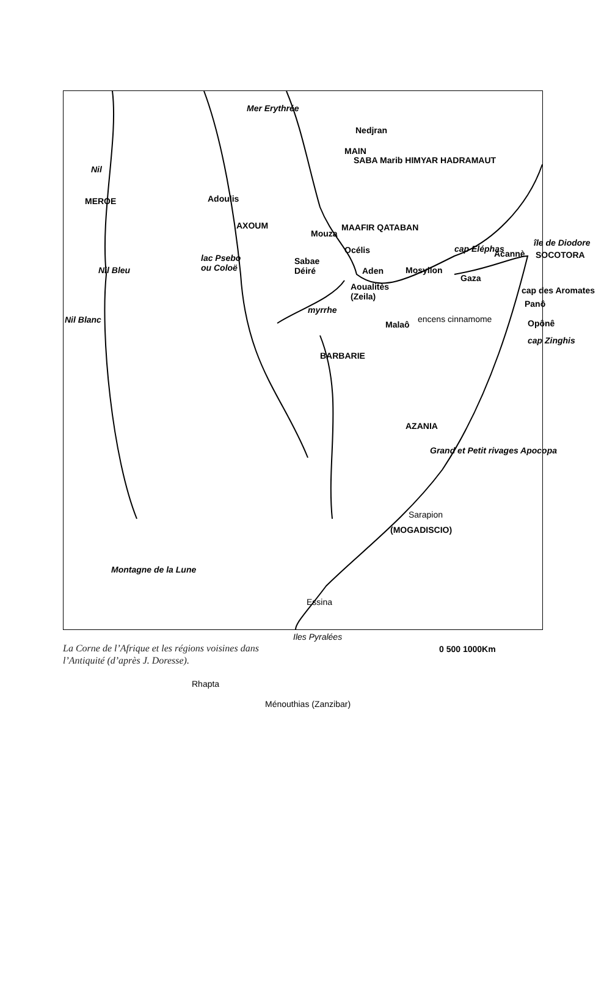Nedjran
SABA Marib HIMYAR HADRAMAUT
MAIN
Mer Erythrée
Nil
MEROE Adoulis
AXOUM
Mouza
MAAFIR QATABAN
lac Psebo
ou Coloë
Sabae
Déiré
Océlis
Aden Nil Bleu
cap Eléphas Acannè
île de Diodore
SOCOTORA
Mosyllon
Gaza
cap des Aromates Aoualitès
(Zeila)
Panô
myrrhe
Malaô
encens cinnamome Opônê
cap Zinghis
Nil Blanc
BARBARIE
AZANIA
Grand et Petit rivages Apocopa
Sarapion
(MOGADISCIO)
Montagne de la Lune
Essina
Iles Pyralées
0 500 1000Km
Rhapta
Ménouthias (Zanzibar)
La Corne de l’Afrique et les régions voisines dans
l’Antiquité (d’après J. Doresse).